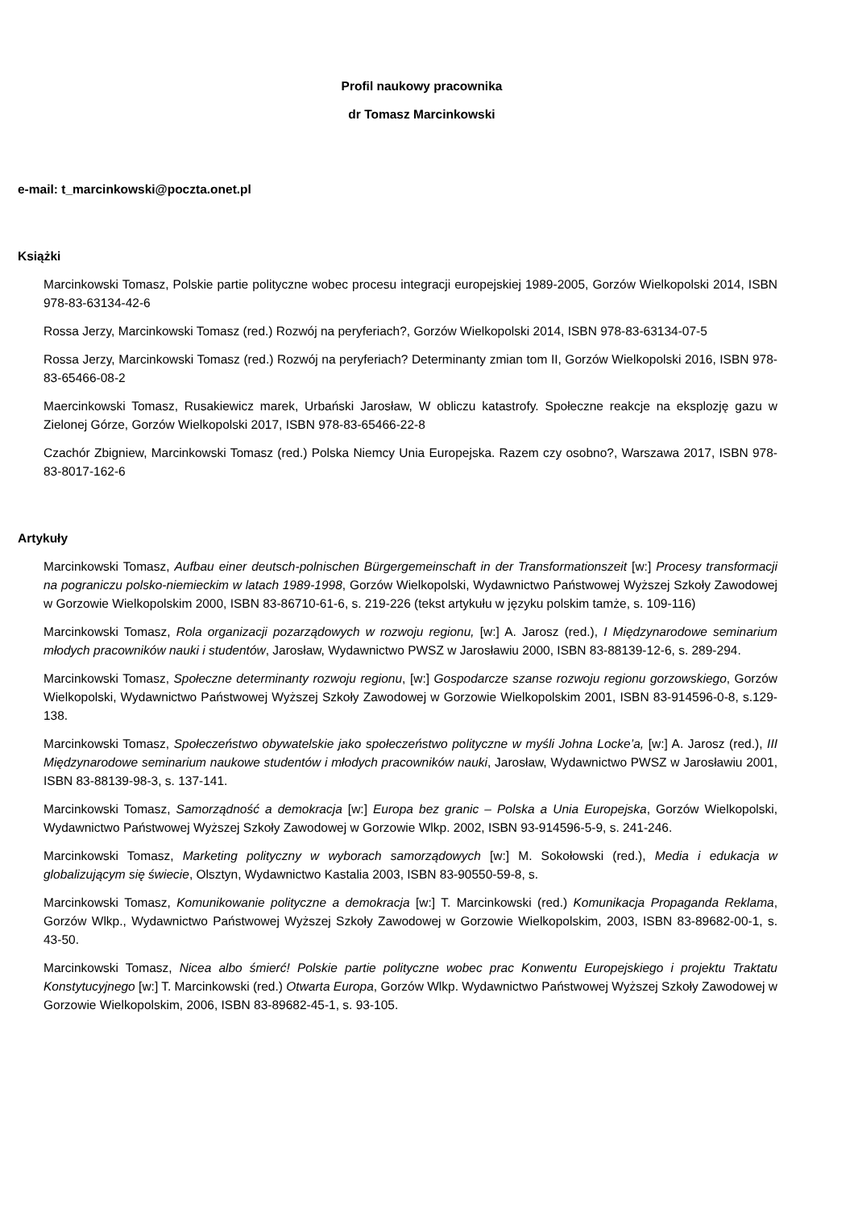Profil naukowy pracownika
dr Tomasz Marcinkowski
e-mail: t_marcinkowski@poczta.onet.pl
Książki
Marcinkowski Tomasz, Polskie partie polityczne wobec procesu integracji europejskiej 1989-2005, Gorzów Wielkopolski 2014, ISBN 978-83-63134-42-6
Rossa Jerzy, Marcinkowski Tomasz (red.) Rozwój na peryferiach?, Gorzów Wielkopolski 2014, ISBN 978-83-63134-07-5
Rossa Jerzy, Marcinkowski Tomasz (red.) Rozwój na peryferiach? Determinanty zmian tom II, Gorzów Wielkopolski 2016, ISBN 978-83-65466-08-2
Maercinkowski Tomasz, Rusakiewicz marek, Urbański Jarosław, W obliczu katastrofy. Społeczne reakcje na eksplozję gazu w Zielonej Górze, Gorzów Wielkopolski 2017, ISBN 978-83-65466-22-8
Czachór Zbigniew, Marcinkowski Tomasz (red.) Polska Niemcy Unia Europejska. Razem czy osobno?, Warszawa 2017, ISBN 978-83-8017-162-6
Artykuły
Marcinkowski Tomasz, Aufbau einer deutsch-polnischen Bürgergemeinschaft in der Transformationszeit [w:] Procesy transformacji na pograniczu polsko-niemieckim w latach 1989-1998, Gorzów Wielkopolski, Wydawnictwo Państwowej Wyższej Szkoły Zawodowej w Gorzowie Wielkopolskim 2000, ISBN 83-86710-61-6, s. 219-226 (tekst artykułu w języku polskim tamże, s. 109-116)
Marcinkowski Tomasz, Rola organizacji pozarządowych w rozwoju regionu, [w:] A. Jarosz (red.), I Międzynarodowe seminarium młodych pracowników nauki i studentów, Jarosław, Wydawnictwo PWSZ w Jarosławiu 2000, ISBN 83-88139-12-6, s. 289-294.
Marcinkowski Tomasz, Społeczne determinanty rozwoju regionu, [w:] Gospodarcze szanse rozwoju regionu gorzowskiego, Gorzów Wielkopolski, Wydawnictwo Państwowej Wyższej Szkoły Zawodowej w Gorzowie Wielkopolskim 2001, ISBN 83-914596-0-8, s.129-138.
Marcinkowski Tomasz, Społeczeństwo obywatelskie jako społeczeństwo polityczne w myśli Johna Locke’a, [w:] A. Jarosz (red.), III Międzynarodowe seminarium naukowe studentów i młodych pracowników nauki, Jarosław, Wydawnictwo PWSZ w Jarosławiu 2001, ISBN 83-88139-98-3, s. 137-141.
Marcinkowski Tomasz, Samorządność a demokracja [w:] Europa bez granic – Polska a Unia Europejska, Gorzów Wielkopolski, Wydawnictwo Państwowej Wyższej Szkoły Zawodowej w Gorzowie Wlkp. 2002, ISBN 93-914596-5-9, s. 241-246.
Marcinkowski Tomasz, Marketing polityczny w wyborach samorządowych [w:] M. Sokołowski (red.), Media i edukacja w globalizującym się świecie, Olsztyn, Wydawnictwo Kastalia 2003, ISBN 83-90550-59-8, s.
Marcinkowski Tomasz, Komunikowanie polityczne a demokracja [w:] T. Marcinkowski (red.) Komunikacja Propaganda Reklama, Gorzów Wlkp., Wydawnictwo Państwowej Wyższej Szkoły Zawodowej w Gorzowie Wielkopolskim, 2003, ISBN 83-89682-00-1, s. 43-50.
Marcinkowski Tomasz, Nicea albo śmierć! Polskie partie polityczne wobec prac Konwentu Europejskiego i projektu Traktatu Konstytucyjnego [w:] T. Marcinkowski (red.) Otwarta Europa, Gorzów Wlkp. Wydawnictwo Państwowej Wyższej Szkoły Zawodowej w Gorzowie Wielkopolskim, 2006, ISBN 83-89682-45-1, s. 93-105.